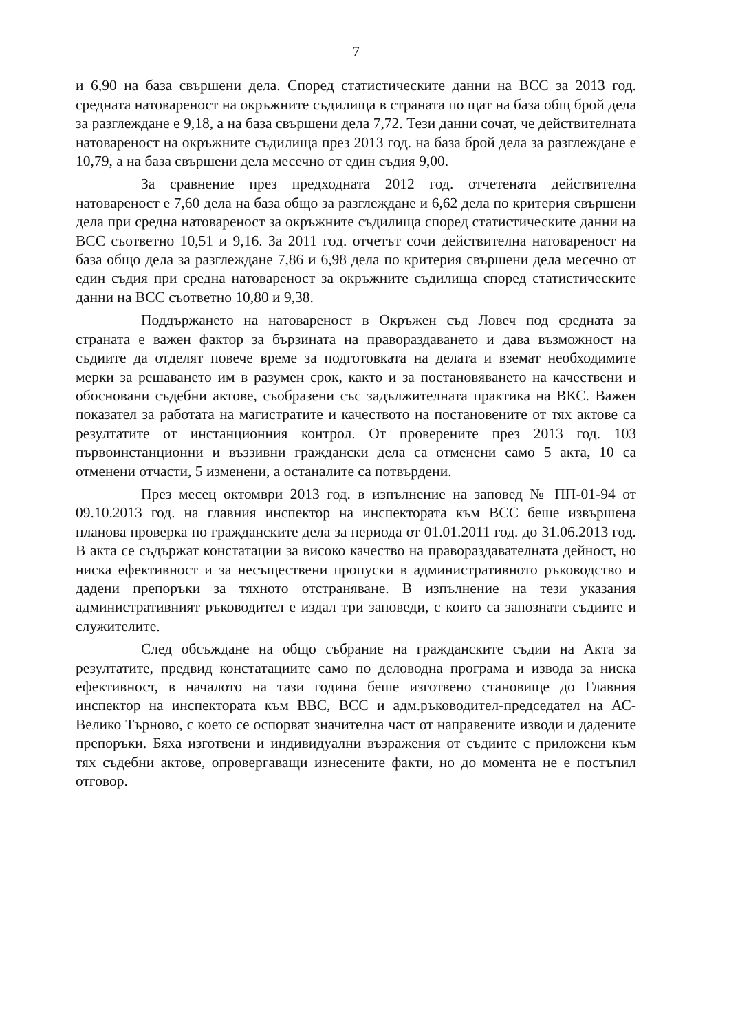7
и 6,90 на база свършени дела. Според статистическите данни на ВСС за 2013 год. средната натовареност на окръжните съдилища в страната по щат на база общ брой дела за разглеждане е 9,18, а на база свършени дела 7,72. Тези данни сочат, че действителната натовареност на окръжните съдилища през 2013 год. на база брой дела за разглеждане е 10,79, а на база свършени дела месечно от един съдия 9,00.
За сравнение през предходната 2012 год. отчетената действителна натовареност е 7,60 дела на база общо за разглеждане и 6,62 дела по критерия свършени дела при средна натовареност за окръжните съдилища според статистическите данни на ВСС съответно 10,51 и 9,16. За 2011 год. отчетът сочи действителна натовареност на база общо дела за разглеждане 7,86 и 6,98 дела по критерия свършени дела месечно от един съдия при средна натовареност за окръжните съдилища според статистическите данни на ВСС съответно 10,80 и 9,38.
Поддържането на натовареност в Окръжен съд Ловеч под средната за страната е важен фактор за бързината на правораздаването и дава възможност на съдиите да отделят повече време за подготовката на делата и вземат необходимите мерки за решаването им в разумен срок, както и за постановяването на качествени и обосновани съдебни актове, съобразени със задължителната практика на ВКС. Важен показател за работата на магистратите и качеството на постановените от тях актове са резултатите от инстанционния контрол. От проверените през 2013 год. 103 първоинстанционни и въззивни граждански дела са отменени само 5 акта, 10 са отменени отчасти, 5 изменени, а останалите са потвърдени.
През месец октомври 2013 год. в изпълнение на заповед № ПП-01-94 от 09.10.2013 год. на главния инспектор на инспектората към ВСС беше извършена планова проверка по гражданските дела за периода от 01.01.2011 год. до 31.06.2013 год. В акта се съдържат констатации за високо качество на правораздавателната дейност, но ниска ефективност и за несъществени пропуски в административното ръководство и дадени препоръки за тяхното отстраняване. В изпълнение на тези указания административният ръководител е издал три заповеди, с които са запознати съдиите и служителите.
След обсъждане на общо събрание на гражданските съдии на Акта за резултатите, предвид констатациите само по деловодна програма и извода за ниска ефективност, в началото на тази година беше изготвено становище до Главния инспектор на инспектората към ВВС, ВСС и адм.ръководител-председател на АС-Велико Търново, с което се оспорват значителна част от направените изводи и дадените препоръки. Бяха изготвени и индивидуални възражения от съдиите с приложени към тях съдебни актове, опровергаващи изнесените факти, но до момента не е постъпил отговор.